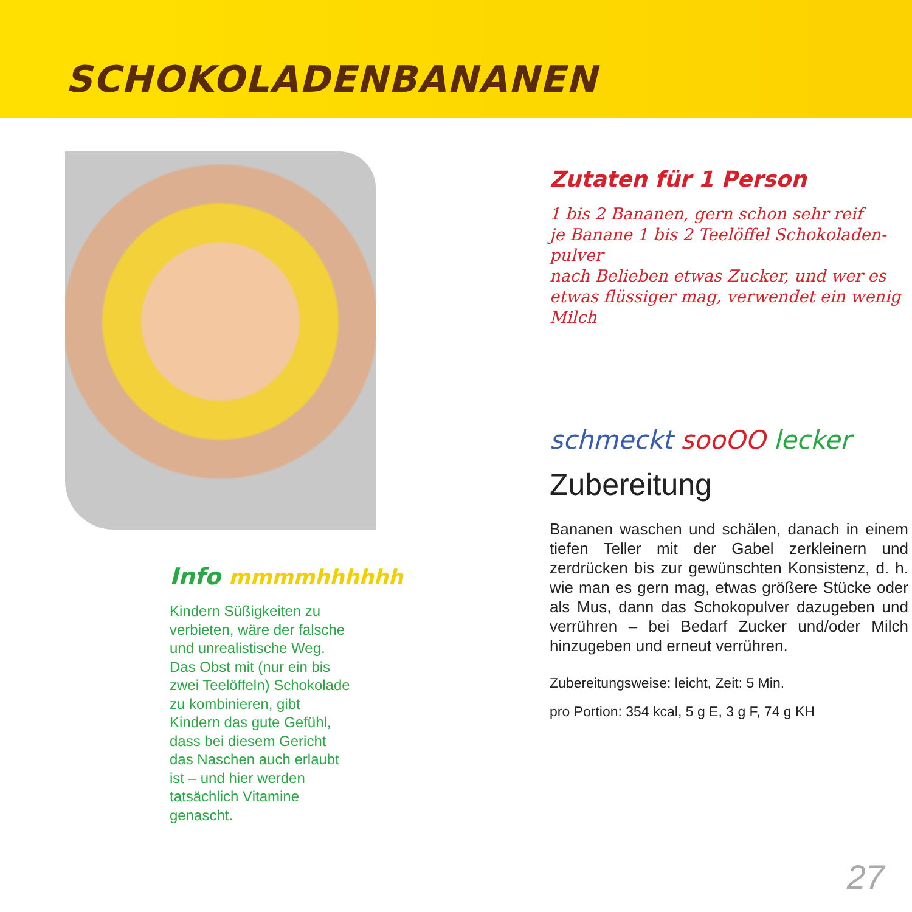SCHOKOLADENBANANEN
Info mmmmhhhhhh
Kindern Süßigkeiten zu verbieten, wäre der falsche und unrealistische Weg. Das Obst mit (nur ein bis zwei Teelöffeln) Schokolade zu kombinieren, gibt Kindern das gute Gefühl, dass bei diesem Gericht das Naschen auch erlaubt ist – und hier werden tatsächlich Vitamine genascht.
Zutaten für 1 Person
1 bis 2 Bananen, gern schon sehr reif
je Banane 1 bis 2 Teelöffel Schokoladen-pulver
nach Belieben etwas Zucker, und wer es etwas flüssiger mag, verwendet ein wenig Milch
schmeckt sooOO lecker
Zubereitung
Bananen waschen und schälen, danach in einem tiefen Teller mit der Gabel zerkleinern und zerdrücken bis zur gewünschten Konsistenz, d. h. wie man es gern mag, etwas größere Stücke oder als Mus, dann das Schokopulver dazugeben und verrühren – bei Bedarf Zucker und/oder Milch hinzugeben und erneut verrühren.
Zubereitungsweise: leicht, Zeit: 5 Min.
pro Portion: 354 kcal, 5 g E, 3 g F, 74 g KH
27